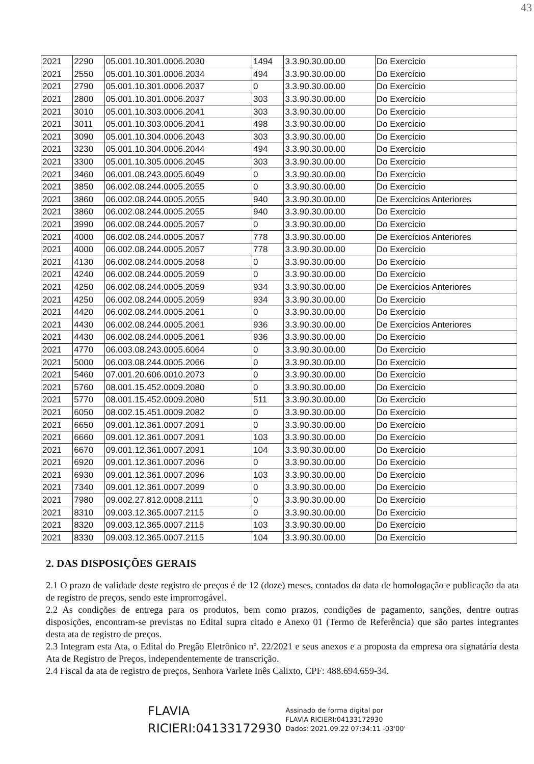43
| 2021 | 2290 | 05.001.10.301.0006.2030 | 1494 | 3.3.90.30.00.00 | Do Exercício |
| 2021 | 2550 | 05.001.10.301.0006.2034 | 494 | 3.3.90.30.00.00 | Do Exercício |
| 2021 | 2790 | 05.001.10.301.0006.2037 | 0 | 3.3.90.30.00.00 | Do Exercício |
| 2021 | 2800 | 05.001.10.301.0006.2037 | 303 | 3.3.90.30.00.00 | Do Exercício |
| 2021 | 3010 | 05.001.10.303.0006.2041 | 303 | 3.3.90.30.00.00 | Do Exercício |
| 2021 | 3011 | 05.001.10.303.0006.2041 | 498 | 3.3.90.30.00.00 | Do Exercício |
| 2021 | 3090 | 05.001.10.304.0006.2043 | 303 | 3.3.90.30.00.00 | Do Exercício |
| 2021 | 3230 | 05.001.10.304.0006.2044 | 494 | 3.3.90.30.00.00 | Do Exercício |
| 2021 | 3300 | 05.001.10.305.0006.2045 | 303 | 3.3.90.30.00.00 | Do Exercício |
| 2021 | 3460 | 06.001.08.243.0005.6049 | 0 | 3.3.90.30.00.00 | Do Exercício |
| 2021 | 3850 | 06.002.08.244.0005.2055 | 0 | 3.3.90.30.00.00 | Do Exercício |
| 2021 | 3860 | 06.002.08.244.0005.2055 | 940 | 3.3.90.30.00.00 | De Exercícios Anteriores |
| 2021 | 3860 | 06.002.08.244.0005.2055 | 940 | 3.3.90.30.00.00 | Do Exercício |
| 2021 | 3990 | 06.002.08.244.0005.2057 | 0 | 3.3.90.30.00.00 | Do Exercício |
| 2021 | 4000 | 06.002.08.244.0005.2057 | 778 | 3.3.90.30.00.00 | De Exercícios Anteriores |
| 2021 | 4000 | 06.002.08.244.0005.2057 | 778 | 3.3.90.30.00.00 | Do Exercício |
| 2021 | 4130 | 06.002.08.244.0005.2058 | 0 | 3.3.90.30.00.00 | Do Exercício |
| 2021 | 4240 | 06.002.08.244.0005.2059 | 0 | 3.3.90.30.00.00 | Do Exercício |
| 2021 | 4250 | 06.002.08.244.0005.2059 | 934 | 3.3.90.30.00.00 | De Exercícios Anteriores |
| 2021 | 4250 | 06.002.08.244.0005.2059 | 934 | 3.3.90.30.00.00 | Do Exercício |
| 2021 | 4420 | 06.002.08.244.0005.2061 | 0 | 3.3.90.30.00.00 | Do Exercício |
| 2021 | 4430 | 06.002.08.244.0005.2061 | 936 | 3.3.90.30.00.00 | De Exercícios Anteriores |
| 2021 | 4430 | 06.002.08.244.0005.2061 | 936 | 3.3.90.30.00.00 | Do Exercício |
| 2021 | 4770 | 06.003.08.243.0005.6064 | 0 | 3.3.90.30.00.00 | Do Exercício |
| 2021 | 5000 | 06.003.08.244.0005.2066 | 0 | 3.3.90.30.00.00 | Do Exercício |
| 2021 | 5460 | 07.001.20.606.0010.2073 | 0 | 3.3.90.30.00.00 | Do Exercício |
| 2021 | 5760 | 08.001.15.452.0009.2080 | 0 | 3.3.90.30.00.00 | Do Exercício |
| 2021 | 5770 | 08.001.15.452.0009.2080 | 511 | 3.3.90.30.00.00 | Do Exercício |
| 2021 | 6050 | 08.002.15.451.0009.2082 | 0 | 3.3.90.30.00.00 | Do Exercício |
| 2021 | 6650 | 09.001.12.361.0007.2091 | 0 | 3.3.90.30.00.00 | Do Exercício |
| 2021 | 6660 | 09.001.12.361.0007.2091 | 103 | 3.3.90.30.00.00 | Do Exercício |
| 2021 | 6670 | 09.001.12.361.0007.2091 | 104 | 3.3.90.30.00.00 | Do Exercício |
| 2021 | 6920 | 09.001.12.361.0007.2096 | 0 | 3.3.90.30.00.00 | Do Exercício |
| 2021 | 6930 | 09.001.12.361.0007.2096 | 103 | 3.3.90.30.00.00 | Do Exercício |
| 2021 | 7340 | 09.001.12.361.0007.2099 | 0 | 3.3.90.30.00.00 | Do Exercício |
| 2021 | 7980 | 09.002.27.812.0008.2111 | 0 | 3.3.90.30.00.00 | Do Exercício |
| 2021 | 8310 | 09.003.12.365.0007.2115 | 0 | 3.3.90.30.00.00 | Do Exercício |
| 2021 | 8320 | 09.003.12.365.0007.2115 | 103 | 3.3.90.30.00.00 | Do Exercício |
| 2021 | 8330 | 09.003.12.365.0007.2115 | 104 | 3.3.90.30.00.00 | Do Exercício |
2. DAS DISPOSIÇÕES GERAIS
2.1 O prazo de validade deste registro de preços é de 12 (doze) meses, contados da data de homologação e publicação da ata de registro de preços, sendo este improrrogável.
2.2 As condições de entrega para os produtos, bem como prazos, condições de pagamento, sanções, dentre outras disposições, encontram-se previstas no Edital supra citado e Anexo 01 (Termo de Referência) que são partes integrantes desta ata de registro de preços.
2.3 Integram esta Ata, o Edital do Pregão Eletrônico nº. 22/2021 e seus anexos e a proposta da empresa ora signatária desta Ata de Registro de Preços, independentemente de transcrição.
2.4 Fiscal da ata de registro de preços, Senhora Varlete Inês Calixto, CPF: 488.694.659-34.
FLAVIA
RICIERI:04133172930
Assinado de forma digital por
FLAVIA RICIERI:04133172930
Dados: 2021.09.22 07:34:11 -03'00'